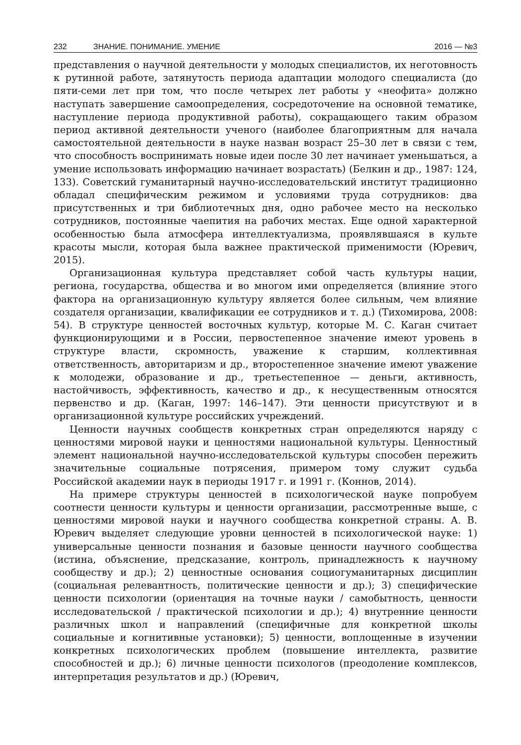232 ЗНАНИЕ. ПОНИМАНИЕ. УМЕНИЕ 2016 — №3
представления о научной деятельности у молодых специалистов, их неготовность к рутинной работе, затянутость периода адаптации молодого специалиста (до пяти-семи лет при том, что после четырех лет работы у «неофита» должно наступать завершение самоопределения, сосредоточение на основной тематике, наступление периода продуктивной работы), сокращающего таким образом период активной деятельности ученого (наиболее благоприятным для начала самостоятельной деятельности в науке назван возраст 25–30 лет в связи с тем, что способность воспринимать новые идеи после 30 лет начинает уменьшаться, а умение использовать информацию начинает возрастать) (Белкин и др., 1987: 124, 133). Советский гуманитарный научно-исследовательский институт традиционно обладал специфическим режимом и условиями труда сотрудников: два присутственных и три библиотечных дня, одно рабочее место на несколько сотрудников, постоянные чаепития на рабочих местах. Еще одной характерной особенностью была атмосфера интеллектуализма, проявлявшаяся в культе красоты мысли, которая была важнее практической применимости (Юревич, 2015).
Организационная культура представляет собой часть культуры нации, региона, государства, общества и во многом ими определяется (влияние этого фактора на организационную культуру является более сильным, чем влияние создателя организации, квалификации ее сотрудников и т. д.) (Тихомирова, 2008: 54). В структуре ценностей восточных культур, которые М. С. Каган считает функционирующими и в России, первостепенное значение имеют уровень в структуре власти, скромность, уважение к старшим, коллективная ответственность, авторитаризм и др., второстепенное значение имеют уважение к молодежи, образование и др., третьестепенное — деньги, активность, настойчивость, эффективность, качество и др., к несущественным относятся первенство и др. (Каган, 1997: 146–147). Эти ценности присутствуют и в организационной культуре российских учреждений.
Ценности научных сообществ конкретных стран определяются наряду с ценностями мировой науки и ценностями национальной культуры. Ценностный элемент национальной научно-исследовательской культуры способен пережить значительные социальные потрясения, примером тому служит судьба Российской академии наук в периоды 1917 г. и 1991 г. (Коннов, 2014).
На примере структуры ценностей в психологической науке попробуем соотнести ценности культуры и ценности организации, рассмотренные выше, с ценностями мировой науки и научного сообщества конкретной страны. А. В. Юревич выделяет следующие уровни ценностей в психологической науке: 1) универсальные ценности познания и базовые ценности научного сообщества (истина, объяснение, предсказание, контроль, принадлежность к научному сообществу и др.); 2) ценностные основания социогуманитарных дисциплин (социальная релевантность, политические ценности и др.); 3) специфические ценности психологии (ориентация на точные науки / самобытность, ценности исследовательской / практической психологии и др.); 4) внутренние ценности различных школ и направлений (специфичные для конкретной школы социальные и когнитивные установки); 5) ценности, воплощенные в изучении конкретных психологических проблем (повышение интеллекта, развитие способностей и др.); 6) личные ценности психологов (преодоление комплексов, интерпретация результатов и др.) (Юревич,